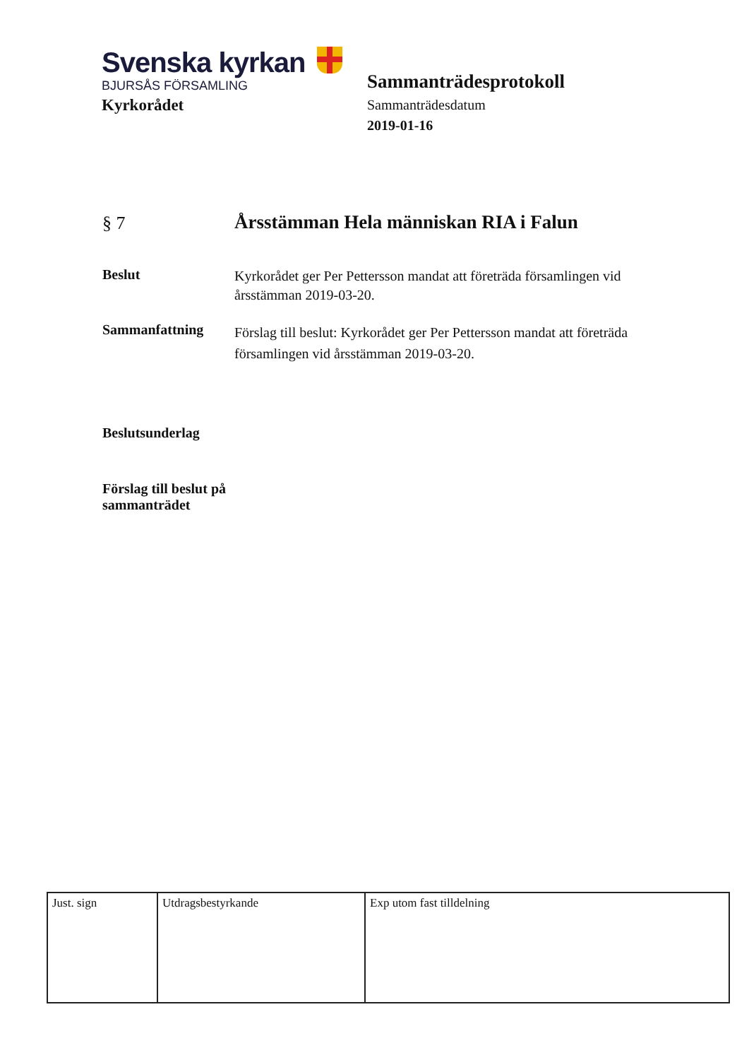Svenska kyrkan
BJURSÅS FÖRSAMLING
Kyrkorådet
Sammanträdesprotokoll
Sammanträdesdatum
2019-01-16
§ 7
Årsstämman Hela människan RIA i Falun
Beslut
Kyrkorådet ger Per Pettersson mandat att företräda församlingen vid årsstämman 2019-03-20.
Sammanfattning
Förslag till beslut: Kyrkorådet ger Per Pettersson mandat att företräda församlingen vid årsstämman 2019-03-20.
Beslutsunderlag
Förslag till beslut på sammanträdet
| Just. sign | Utdragsbestyrkande | Exp utom fast tilldelning |